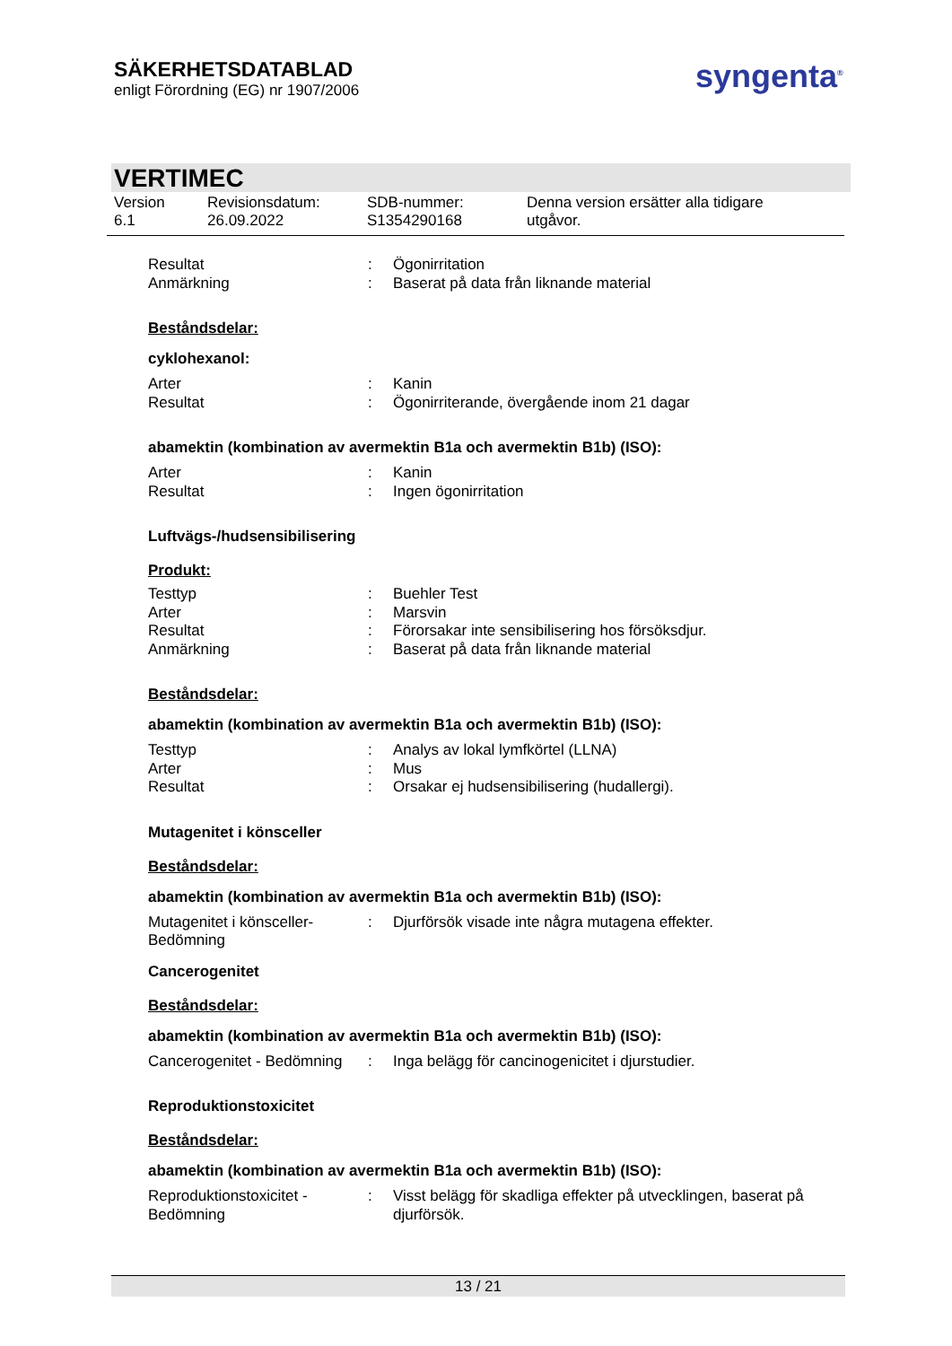SÄKERHETSDATABLAD
enligt Förordning (EG) nr 1907/2006
syngenta<sup>®</sup>
VERTIMEC
Version
6.1
Revisionsdatum:
26.09.2022
SDB-nummer:
S1354290168
Denna version ersätter alla tidigare
utgåvor.
Resultat : Ögonirritation
Anmärkning : Baserat på data från liknande material
Beståndsdelar:
cyklohexanol:
Arter : Kanin
Resultat : Ögonirriterande, övergående inom 21 dagar
abamektin (kombination av avermektin B1a och avermektin B1b) (ISO):
Arter : Kanin
Resultat : Ingen ögonirritation
Luftvägs-/hudsensibilisering
Produkt:
Testtyp : Buehler Test
Arter : Marsvin
Resultat : Förorsakar inte sensibilisering hos försöksdjur.
Anmärkning : Baserat på data från liknande material
Beståndsdelar:
abamektin (kombination av avermektin B1a och avermektin B1b) (ISO):
Testtyp : Analys av lokal lymfkörtel (LLNA)
Arter : Mus
Resultat : Orsakar ej hudsensibilisering (hudallergi).
Mutagenitet i könsceller
Beståndsdelar:
abamektin (kombination av avermektin B1a och avermektin B1b) (ISO):
Mutagenitet i könsceller-
Bedömning
: Djurförsök visade inte några mutagena effekter.
Cancerogenitet
Beståndsdelar:
abamektin (kombination av avermektin B1a och avermektin B1b) (ISO):
Cancerogenitet - Bedömning
: Inga belägg för cancinogenicitet i djurstudier.
Reproduktionstoxicitet
Beståndsdelar:
abamektin (kombination av avermektin B1a och avermektin B1b) (ISO):
Reproduktionstoxicitet -
Bedömning
: Visst belägg för skadliga effekter på utvecklingen, baserat på djurförsök.
13 / 21